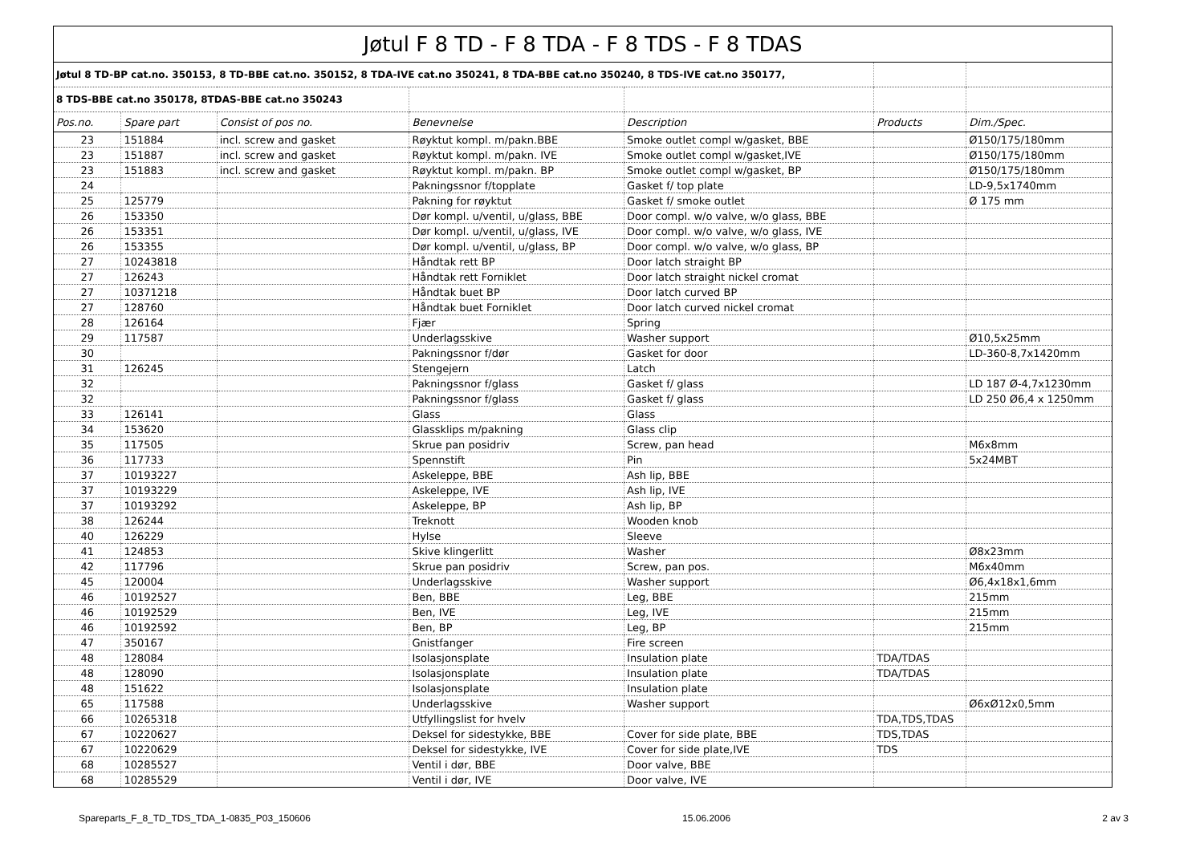| Jøtul F 8 TD - F 8 TDA - F 8 TDS - F 8 TDAS | | | | | | |
| Jøtul 8 TD-BP cat.no. 350153, 8 TD-BBE cat.no. 350152, 8 TDA-IVE cat.no 350241, 8 TDA-BBE cat.no 350240, 8 TDS-IVE cat.no 350177, | | | | | | |
| 8 TDS-BBE cat.no 350178, 8TDAS-BBE cat.no 350243 | | | | | | |
| Pos.no. | Spare part | Consist of pos no. | Benevnelse | Description | Products | Dim./Spec. |
| 23 | 151884 | incl. screw and gasket | Røyktut kompl. m/pakn.BBE | Smoke outlet compl w/gasket, BBE | | Ø150/175/180mm |
| 23 | 151887 | incl. screw and gasket | Røyktut kompl. m/pakn. IVE | Smoke outlet compl w/gasket,IVE | | Ø150/175/180mm |
| 23 | 151883 | incl. screw and gasket | Røyktut kompl. m/pakn. BP | Smoke outlet compl w/gasket, BP | | Ø150/175/180mm |
| 24 | | | Pakningssnor f/topplate | Gasket f/ top plate | | LD-9,5x1740mm |
| 25 | 125779 | | Pakning for røyktut | Gasket f/ smoke outlet | | Ø 175 mm |
| 26 | 153350 | | Dør kompl. u/ventil, u/glass, BBE | Door compl. w/o valve, w/o glass, BBE | | |
| 26 | 153351 | | Dør kompl. u/ventil, u/glass, IVE | Door compl. w/o valve, w/o glass, IVE | | |
| 26 | 153355 | | Dør kompl. u/ventil, u/glass, BP | Door compl. w/o valve, w/o glass, BP | | |
| 27 | 10243818 | | Håndtak rett BP | Door latch straight BP | | |
| 27 | 126243 | | Håndtak rett Forniklet | Door latch straight nickel cromat | | |
| 27 | 10371218 | | Håndtak buet BP | Door latch curved BP | | |
| 27 | 128760 | | Håndtak buet Forniklet | Door latch curved nickel cromat | | |
| 28 | 126164 | | Fjær | Spring | | |
| 29 | 117587 | | Underlagsskive | Washer support | | Ø10,5x25mm |
| 30 | | | Pakningssnor f/dør | Gasket for door | | LD-360-8,7x1420mm |
| 31 | 126245 | | Stengejern | Latch | | |
| 32 | | | Pakningssnor f/glass | Gasket f/ glass | | LD 187 Ø-4,7x1230mm |
| 32 | | | Pakningssnor f/glass | Gasket f/ glass | | LD 250 Ø6,4 x 1250mm |
| 33 | 126141 | | Glass | Glass | | |
| 34 | 153620 | | Glassklips m/pakning | Glass clip | | |
| 35 | 117505 | | Skrue pan posidriv | Screw, pan head | | M6x8mm |
| 36 | 117733 | | Spennstift | Pin | | 5x24MBT |
| 37 | 10193227 | | Askeleppe, BBE | Ash lip, BBE | | |
| 37 | 10193229 | | Askeleppe, IVE | Ash lip, IVE | | |
| 37 | 10193292 | | Askeleppe, BP | Ash lip, BP | | |
| 38 | 126244 | | Treknott | Wooden knob | | |
| 40 | 126229 | | Hylse | Sleeve | | |
| 41 | 124853 | | Skive klingerlitt | Washer | | Ø8x23mm |
| 42 | 117796 | | Skrue pan posidriv | Screw, pan pos. | | M6x40mm |
| 45 | 120004 | | Underlagsskive | Washer support | | Ø6,4x18x1,6mm |
| 46 | 10192527 | | Ben, BBE | Leg, BBE | | 215mm |
| 46 | 10192529 | | Ben, IVE | Leg, IVE | | 215mm |
| 46 | 10192592 | | Ben, BP | Leg, BP | | 215mm |
| 47 | 350167 | | Gnistfanger | Fire screen | | |
| 48 | 128084 | | Isolasjonsplate | Insulation plate | TDA/TDAS | |
| 48 | 128090 | | Isolasjonsplate | Insulation plate | TDA/TDAS | |
| 48 | 151622 | | Isolasjonsplate | Insulation plate | | |
| 65 | 117588 | | Underlagsskive | Washer support | | Ø6xØ12x0,5mm |
| 66 | 10265318 | | Utfyllingslist for hvelv | | TDA,TDS,TDAS | |
| 67 | 10220627 | | Deksel for sidestykke, BBE | Cover for side plate, BBE | TDS,TDAS | |
| 67 | 10220629 | | Deksel for sidestykke, IVE | Cover for side plate,IVE | TDS | |
| 68 | 10285527 | | Ventil i dør, BBE | Door valve, BBE | | |
| 68 | 10285529 | | Ventil i dør, IVE | Door valve, IVE | | |
Spareparts_F_8_TD_TDS_TDA_1-0835_P03_150606 15.06.2006 2 av 3